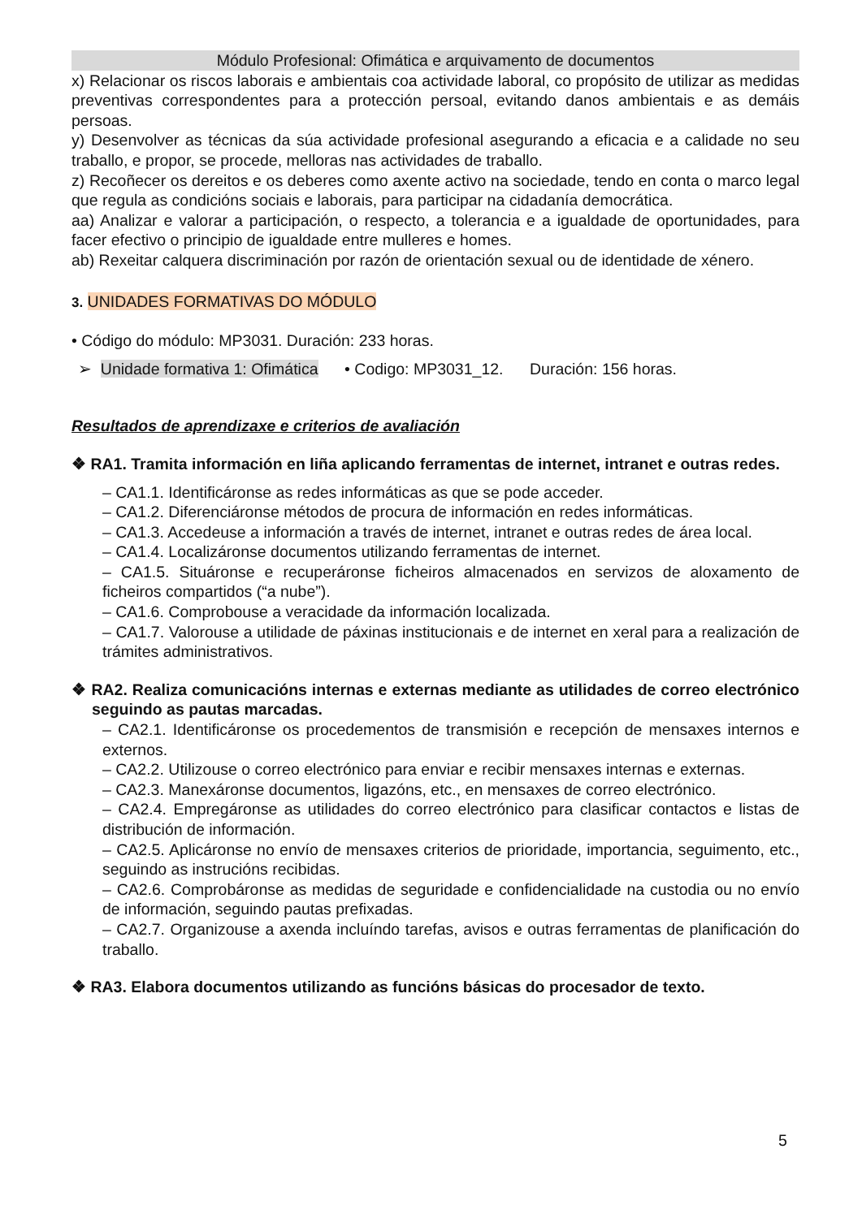Módulo Profesional: Ofimática e arquivamento de documentos
x) Relacionar os riscos laborais e ambientais coa actividade laboral, co propósito de utilizar as medidas preventivas correspondentes para a protección persoal, evitando danos ambientais e as demáis persoas.
y) Desenvolver as técnicas da súa actividade profesional asegurando a eficacia e a calidade no seu traballo, e propor, se procede, melloras nas actividades de traballo.
z) Recoñecer os dereitos e os deberes como axente activo na sociedade, tendo en conta o marco legal que regula as condicións sociais e laborais, para participar na cidadanía democrática.
aa) Analizar e valorar a participación, o respecto, a tolerancia e a igualdade de oportunidades, para facer efectivo o principio de igualdade entre mulleres e homes.
ab) Rexeitar calquera discriminación por razón de orientación sexual ou de identidade de xénero.
3. UNIDADES FORMATIVAS DO MÓDULO
• Código do módulo: MP3031. Duración: 233 horas.
➢ Unidade formativa 1: Ofimática • Codigo: MP3031_12. Duración: 156 horas.
Resultados de aprendizaxe e criterios de avaliación
❖ RA1. Tramita información en liña aplicando ferramentas de internet, intranet e outras redes.
– CA1.1. Identificáronse as redes informáticas as que se pode acceder.
– CA1.2. Diferenciáronse métodos de procura de información en redes informáticas.
– CA1.3. Accedeuse a información a través de internet, intranet e outras redes de área local.
– CA1.4. Localizáronse documentos utilizando ferramentas de internet.
– CA1.5. Situáronse e recuperáronse ficheiros almacenados en servizos de aloxamento de ficheiros compartidos (“a nube”).
– CA1.6. Comprobouse a veracidade da información localizada.
– CA1.7. Valorouse a utilidade de páxinas institucionais e de internet en xeral para a realización de trámites administrativos.
❖ RA2. Realiza comunicacións internas e externas mediante as utilidades de correo electrónico seguindo as pautas marcadas.
– CA2.1. Identificáronse os procedementos de transmisión e recepción de mensaxes internos e externos.
– CA2.2. Utilizouse o correo electrónico para enviar e recibir mensaxes internas e externas.
– CA2.3. Manexáronse documentos, ligazóns, etc., en mensaxes de correo electrónico.
– CA2.4. Empregáronse as utilidades do correo electrónico para clasificar contactos e listas de distribución de información.
– CA2.5. Aplicáronse no envío de mensaxes criterios de prioridade, importancia, seguimento, etc., seguindo as instrucións recibidas.
– CA2.6. Comprobáronse as medidas de seguridade e confidencialidade na custodia ou no envío de información, seguindo pautas prefixadas.
– CA2.7. Organizouse a axenda incluíndo tarefas, avisos e outras ferramentas de planificación do traballo.
❖ RA3. Elabora documentos utilizando as funcións básicas do procesador de texto.
5